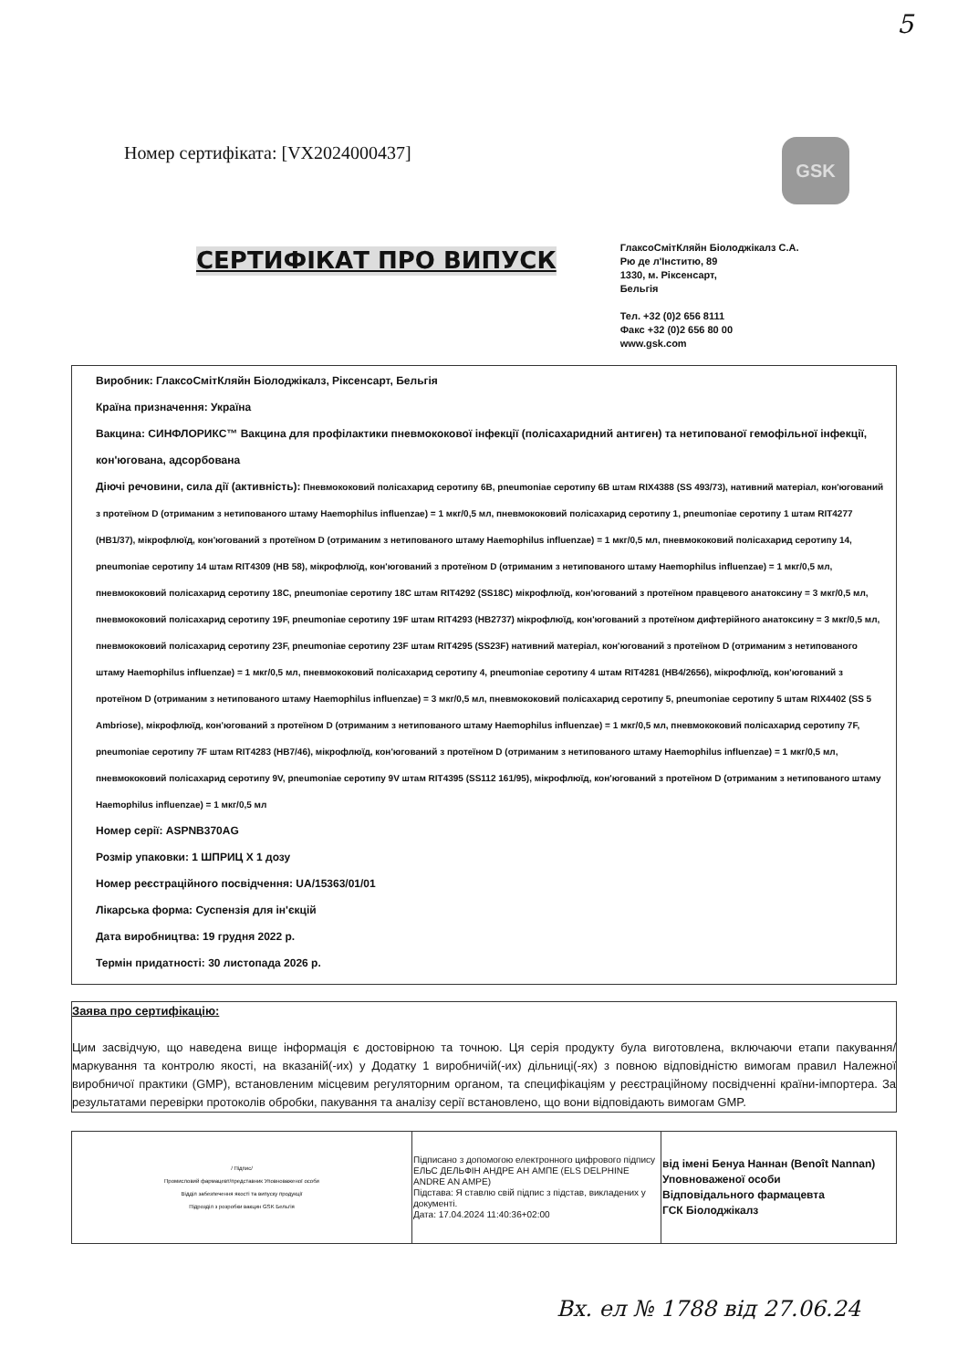5
Номер сертифіката: [VX2024000437]
GSK
СЕРТИФІКАТ ПРО ВИПУСК
ГлаксоСмітКляйн Біолоджікалз С.А.
Рю де л'Інститю, 89
1330, м. Ріксенсарт,
Бельгія
Тел. +32 (0)2 656 8111
Факс +32 (0)2 656 80 00
www.gsk.com
Виробник: ГлаксоСмітКляйн Біолоджікалз, Ріксенсарт, Бельгія
Країна призначення: Україна
Вакцина: СИНФЛОРИКС™ Вакцина для профілактики пневмококової інфекції (полісахаридний антиген) та нетипованої гемофільної інфекції, кон'югована, адсорбована
Діючі речовини, сила дії (активність): Пневмококовий полісахарид серотипу 6B, pneumoniae серотипу 6B штам RIX4388 (SS 493/73), нативний матеріал, кон'югований з протеїном D (отриманим з нетипованого штаму Haemophilus influenzae) = 1 мкг/0,5 мл, пневмококовий полісахарид серотипу 1, pneumoniae серотипу 1 штам RIT4277 (HB1/37), мікрофлюїд, кон'югований з протеїном D (отриманим з нетипованого штаму Haemophilus influenzae) = 1 мкг/0,5 мл, пневмококовий полісахарид серотипу 14, pneumoniae серотипу 14 штам RIT4309 (HB 58), мікрофлюїд, кон'югований з протеїном D (отриманим з нетипованого штаму Haemophilus influenzae) = 1 мкг/0,5 мл, пневмококовий полісахарид серотипу 18C, pneumoniae серотипу 18C штам RIT4292 (SS18C) мікрофлюїд, кон'югований з протеїном правцевого анатоксину = 3 мкг/0,5 мл, пневмококовий полісахарид серотипу 19F, pneumoniae серотипу 19F штам RIT4293 (HB2737) мікрофлюїд, кон'югований з протеїном дифтерійного анатоксину = 3 мкг/0,5 мл, пневмококовий полісахарид серотипу 23F, pneumoniae серотипу 23F штам RIT4295 (SS23F) нативний матеріал, кон'югований з протеїном D (отриманим з нетипованого штаму Haemophilus influenzae) = 1 мкг/0,5 мл, пневмококовий полісахарид серотипу 4, pneumoniae серотипу 4 штам RIT4281 (HB4/2656), мікрофлюїд, кон'югований з протеїном D (отриманим з нетипованого штаму Haemophilus influenzae) = 3 мкг/0,5 мл, пневмококовий полісахарид серотипу 5, pneumoniae серотипу 5 штам RIX4402 (SS 5 Ambriose), мікрофлюїд, кон'югований з протеїном D (отриманим з нетипованого штаму Haemophilus influenzae) = 1 мкг/0,5 мл, пневмококовий полісахарид серотипу 7F, pneumoniae серотипу 7F штам RIT4283 (HB7/46), мікрофлюїд, кон'югований з протеїном D (отриманим з нетипованого штаму Haemophilus influenzae) = 1 мкг/0,5 мл, пневмококовий полісахарид серотипу 9V, pneumoniae серотипу 9V штам RIT4395 (SS112 161/95), мікрофлюїд, кон'югований з протеїном D (отриманим з нетипованого штаму Haemophilus influenzae) = 1 мкг/0,5 мл
Номер серії: ASPNB370AG
Розмір упаковки: 1 ШПРИЦ Х 1 дозу
Номер реєстраційного посвідчення: UA/15363/01/01
Лікарська форма: Суспензія для ін'єкцій
Дата виробництва: 19 грудня 2022 р.
Термін придатності: 30 листопада 2026 р.
Заява про сертифікацію:
Цим засвідчую, що наведена вище інформація є достовірною та точною. Ця серія продукту була виготовлена, включаючи етапи пакування/ маркування та контролю якості, на вказаній(-их) у Додатку 1 виробничій(-их) дільниці(-ях) з повною відповідністю вимогам правил Належної виробничої практики (GMP), встановленим місцевим регуляторним органом, та специфікаціям у реєстраційному посвідченні країни-імпортера. За результатами перевірки протоколів обробки, пакування та аналізу серії встановлено, що вони відповідають вимогам GMP.
| / Підпис/ Промисловий фармацевт/представник Уповноваженої особи Відділ забезпечення якості та випуску продукції Підрозділ з розробки вакцин GSK Бельгія | Підписано з допомогою електронного цифрового підпису ЕЛЬС ДЕЛЬФІН АНДРЕ АН АМПЕ (ELS DELPHINE ANDRE AN AMPE) Підстава: Я ставлю свій підпис з підстав, викладених у документі. Дата: 17.04.2024 11:40:36+02:00 | від імені Бенуа Наннан (Benoît Nannan) Уповноваженої особи Відповідального фармацевта ГСК Біолоджікалз |
Вх. ел № 1788 від 27.06.24